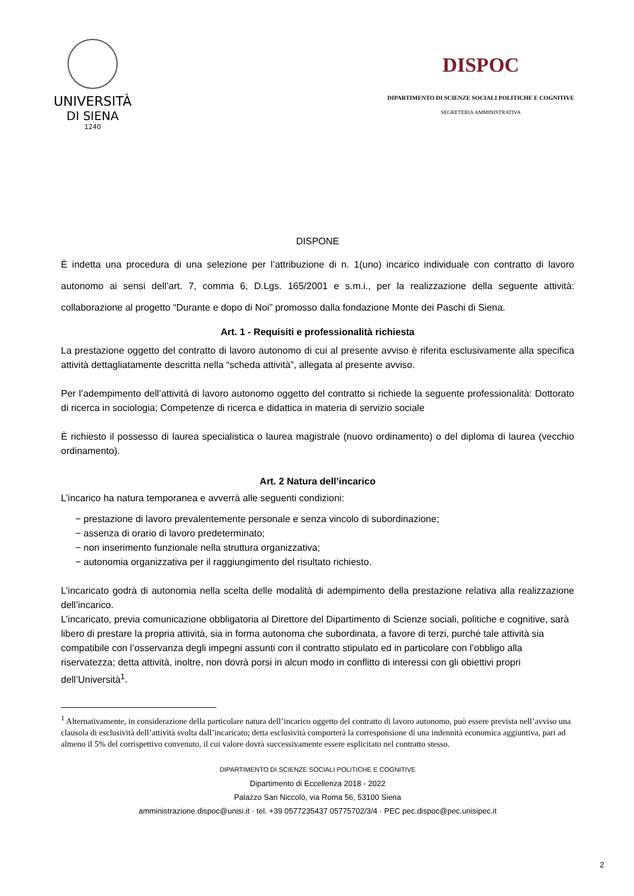UNIVERSITÀ
DI SIENA
1240
DISPOC
DIPARTIMENTO DI SCIENZE SOCIALI POLITICHE E COGNITIVE
SEGRETERIA AMMINISTRATIVA
DISPONE
È indetta una procedura di una selezione per l’attribuzione di n. 1(uno) incarico individuale con contratto di lavoro autonomo ai sensi dell’art. 7, comma 6, D.Lgs. 165/2001 e s.m.i., per la realizzazione della seguente attività: collaborazione al progetto “Durante e dopo di Noi” promosso dalla fondazione Monte dei Paschi di Siena.
Art. 1 - Requisiti e professionalità richiesta
La prestazione oggetto del contratto di lavoro autonomo di cui al presente avviso è riferita esclusivamente alla specifica attività dettagliatamente descritta nella “scheda attività”, allegata al presente avviso.
Per l’adempimento dell’attività di lavoro autonomo oggetto del contratto si richiede la seguente professionalità: Dottorato di ricerca in sociologia; Competenze di ricerca e didattica in materia di servizio sociale
È richiesto il possesso di laurea specialistica o laurea magistrale (nuovo ordinamento) o del diploma di laurea (vecchio ordinamento).
Art. 2 Natura dell’incarico
L’incarico ha natura temporanea e avverrà alle seguenti condizioni:
− prestazione di lavoro prevalentemente personale e senza vincolo di subordinazione;
− assenza di orario di lavoro predeterminato;
− non inserimento funzionale nella struttura organizzativa;
− autonomia organizzativa per il raggiungimento del risultato richiesto.
L’incaricato godrà di autonomia nella scelta delle modalità di adempimento della prestazione relativa alla realizzazione dell’incarico.
L’incaricato, previa comunicazione obbligatoria al Direttore del Dipartimento di Scienze sociali, politiche e cognitive, sarà libero di prestare la propria attività, sia in forma autonoma che subordinata, a favore di terzi, purché tale attività sia compatibile con l’osservanza degli impegni assunti con il contratto stipulato ed in particolare con l’obbligo alla riservatezza; detta attività, inoltre, non dovrà porsi in alcun modo in conflitto di interessi con gli obiettivi propri dell’Università<sup>1</sup>.
<sup>1</sup> Alternativamente, in considerazione della particolare natura dell’incarico oggetto del contratto di lavoro autonomo, può essere prevista nell’avviso una clausola di esclusività dell’attività svolta dall’incaricato; detta esclusività comporterà la corresponsione di una indennità economica aggiuntiva, pari ad almeno il 5% del corrispettivo convenuto, il cui valore dovrà successivamente essere esplicitato nel contratto stesso.
DIPARTIMENTO DI SCIENZE SOCIALI POLITICHE E COGNITIVE
Dipartimento di Eccellenza 2018 - 2022
Palazzo San Niccolò, via Roma 56, 53100 Siena
amministrazione.dispoc@unisi.it · tel. +39 0577235437 05775702/3/4 · PEC pec.dispoc@pec.unisipec.it
2